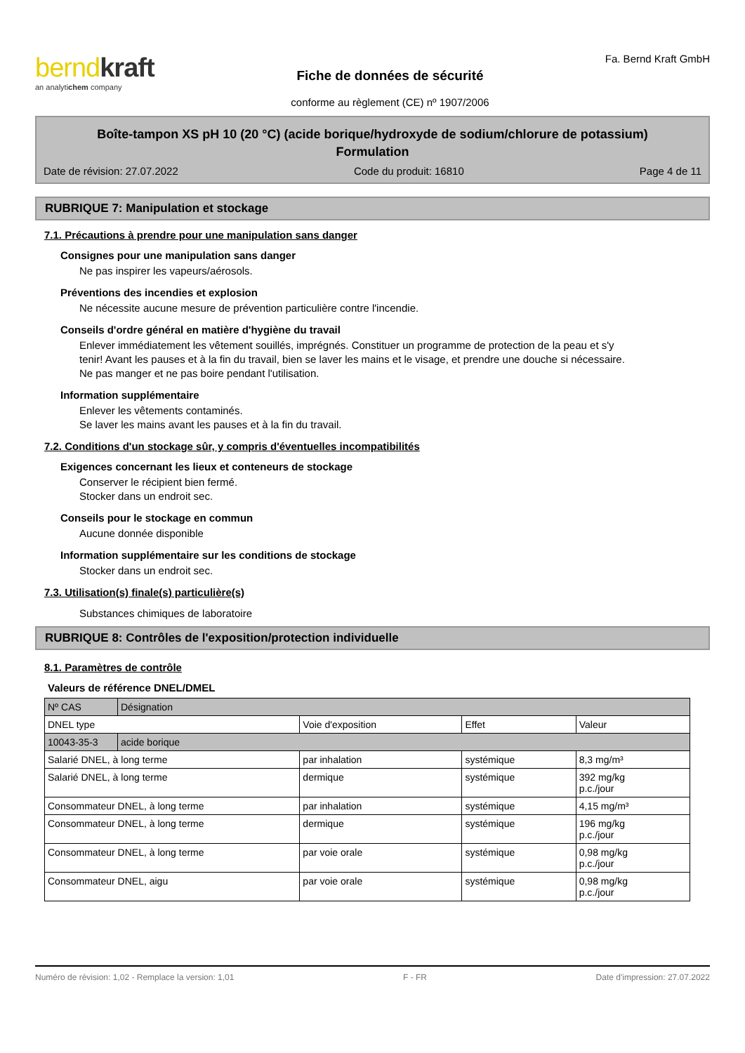berndkraft
an analytichem company
Fiche de données de sécurité
conforme au règlement (CE) nº 1907/2006
Fa. Bernd Kraft GmbH
Boîte-tampon XS pH 10 (20 °C) (acide borique/hydroxyde de sodium/chlorure de potassium)
Formulation
Date de révision: 27.07.2022 Code du produit: 16810 Page 4 de 11
RUBRIQUE 7: Manipulation et stockage
7.1. Précautions à prendre pour une manipulation sans danger
Consignes pour une manipulation sans danger
Ne pas inspirer les vapeurs/aérosols.
Préventions des incendies et explosion
Ne nécessite aucune mesure de prévention particulière contre l'incendie.
Conseils d'ordre général en matière d'hygiène du travail
Enlever immédiatement les vêtement souillés, imprégnés. Constituer un programme de protection de la peau et s'y tenir! Avant les pauses et à la fin du travail, bien se laver les mains et le visage, et prendre une douche si nécessaire. Ne pas manger et ne pas boire pendant l'utilisation.
Information supplémentaire
Enlever les vêtements contaminés.
Se laver les mains avant les pauses et à la fin du travail.
7.2. Conditions d'un stockage sûr, y compris d'éventuelles incompatibilités
Exigences concernant les lieux et conteneurs de stockage
Conserver le récipient bien fermé.
Stocker dans un endroit sec.
Conseils pour le stockage en commun
Aucune donnée disponible
Information supplémentaire sur les conditions de stockage
Stocker dans un endroit sec.
7.3. Utilisation(s) finale(s) particulière(s)
Substances chimiques de laboratoire
RUBRIQUE 8: Contrôles de l'exposition/protection individuelle
8.1. Paramètres de contrôle
Valeurs de référence DNEL/DMEL
| Nº CAS | Désignation | | | |
| DNEL type | | Voie d'exposition | Effet | Valeur |
| 10043-35-3 | acide borique | | | |
| Salarié DNEL, à long terme | | par inhalation | systémique | 8,3 mg/m³ |
| Salarié DNEL, à long terme | | dermique | systémique | 392 mg/kg p.c./jour |
| Consommateur DNEL, à long terme | | par inhalation | systémique | 4,15 mg/m³ |
| Consommateur DNEL, à long terme | | dermique | systémique | 196 mg/kg p.c./jour |
| Consommateur DNEL, à long terme | | par voie orale | systémique | 0,98 mg/kg p.c./jour |
| Consommateur DNEL, aigu | | par voie orale | systémique | 0,98 mg/kg p.c./jour |
Numéro de révision: 1,02 - Remplace la version: 1,01 F - FR Date d'impression: 27.07.2022